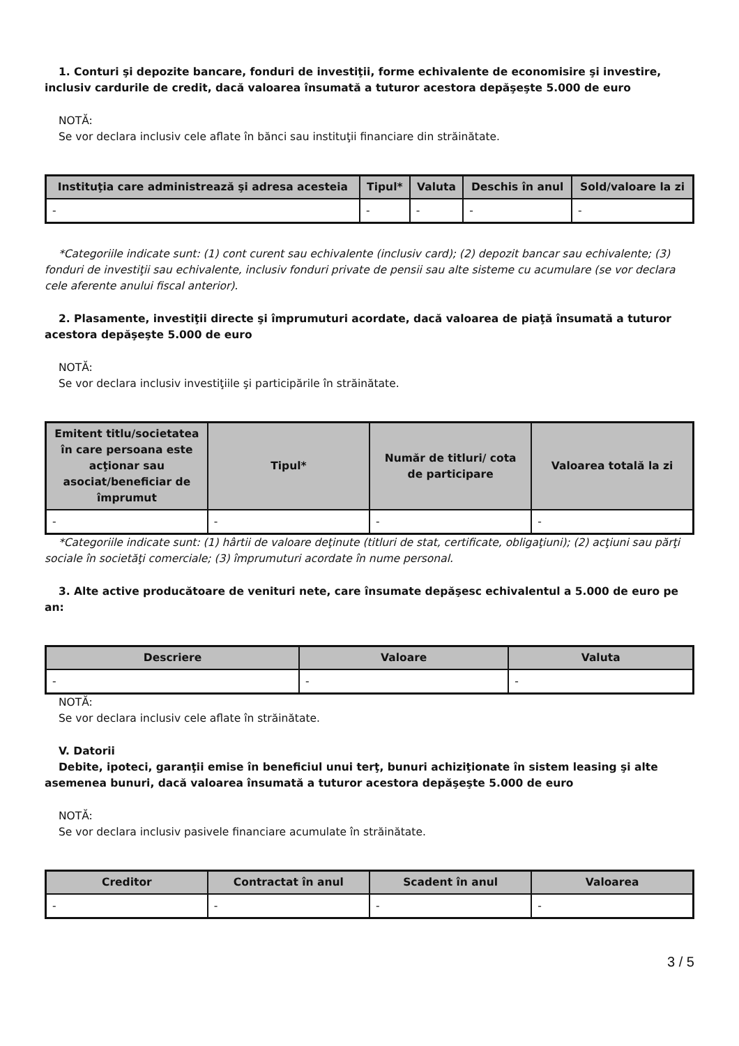1. Conturi şi depozite bancare, fonduri de investiţii, forme echivalente de economisire şi investire, inclusiv cardurile de credit, dacă valoarea însumată a tuturor acestora depăşeşte 5.000 de euro
NOTĂ:
Se vor declara inclusiv cele aflate în bănci sau instituţii financiare din străinătate.
| Instituţia care administrează şi adresa acesteia | Tipul* | Valuta | Deschis în anul | Sold/valoare la zi |
| --- | --- | --- | --- | --- |
| - | - | - | - | - |
*Categoriile indicate sunt: (1) cont curent sau echivalente (inclusiv card); (2) depozit bancar sau echivalente; (3) fonduri de investiţii sau echivalente, inclusiv fonduri private de pensii sau alte sisteme cu acumulare (se vor declara cele aferente anului fiscal anterior).
2. Plasamente, investiţii directe şi împrumuturi acordate, dacă valoarea de piaţă însumată a tuturor acestora depăşeşte 5.000 de euro
NOTĂ:
Se vor declara inclusiv investiţiile şi participările în străinătate.
| Emitent titlu/societatea în care persoana este acţionar sau asociat/beneficiar de împrumut | Tipul* | Număr de titluri/ cota de participare | Valoarea totală la zi |
| --- | --- | --- | --- |
| - | - | - | - |
*Categoriile indicate sunt: (1) hârtii de valoare deţinute (titluri de stat, certificate, obligaţiuni); (2) acţiuni sau părţi sociale în societăţi comerciale; (3) împrumuturi acordate în nume personal.
3. Alte active producătoare de venituri nete, care însumate depăşesc echivalentul a 5.000 de euro pe an:
| Descriere | Valoare | Valuta |
| --- | --- | --- |
| - | - | - |
NOTĂ:
Se vor declara inclusiv cele aflate în străinătate.
V. Datorii
Debite, ipoteci, garanţii emise în beneficiul unui terţ, bunuri achiziţionate în sistem leasing şi alte asemenea bunuri, dacă valoarea însumată a tuturor acestora depăşeşte 5.000 de euro
NOTĂ:
Se vor declara inclusiv pasivele financiare acumulate în străinătate.
| Creditor | Contractat în anul | Scadent în anul | Valoarea |
| --- | --- | --- | --- |
| - | - | - | - |
3 / 5